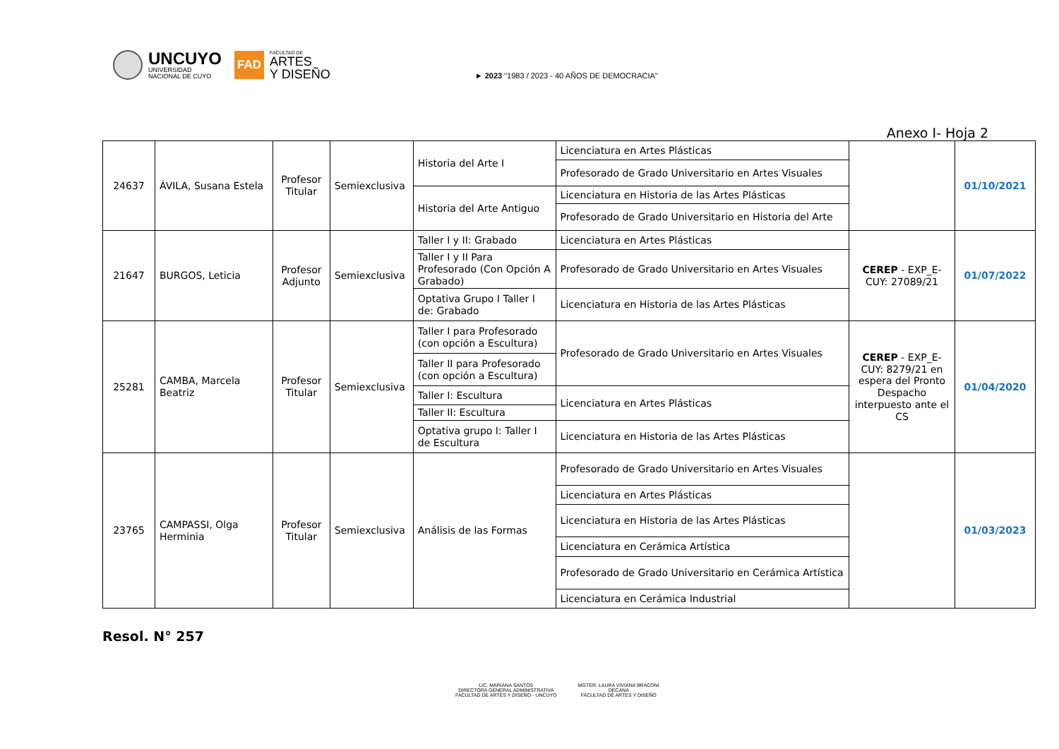UNCUYO
UNIVERSIDAD
NACIONAL DE CUYO
FAD
FACULTAD DE
ARTES
Y DISEÑO
► 2023 "1983 / 2023 - 40 AÑOS DE DEMOCRACIA"
Anexo I- Hoja 2
| 24637 | ÁVILA, Susana Estela | Profesor Titular | Semiexclusiva | Historia del Arte I | Licenciatura en Artes Plásticas | | 01/10/2021 |
| | | | | | Profesorado de Grado Universitario en Artes Visuales | | |
| | | | | Historia del Arte Antiguo | Licenciatura en Historia de las Artes Plásticas | | |
| | | | | | Profesorado de Grado Universitario en Historia del Arte | | |
| 21647 | BURGOS, Leticia | Profesor Adjunto | Semiexclusiva | Taller I y II: Grabado | Licenciatura en Artes Plásticas | CEREP - EXP_E-CUY: 27089/21 | 01/07/2022 |
| | | | | Taller I y II Para Profesorado (Con Opción A Grabado) | Profesorado de Grado Universitario en Artes Visuales | | |
| | | | | Optativa Grupo I Taller I de: Grabado | Licenciatura en Historia de las Artes Plásticas | | |
| 25281 | CAMBA, Marcela Beatriz | Profesor Titular | Semiexclusiva | Taller I para Profesorado (con opción a Escultura) | Profesorado de Grado Universitario en Artes Visuales | CEREP - EXP_E-CUY: 8279/21 en espera del Pronto Despacho interpuesto ante el CS | 01/04/2020 |
| | | | | Taller II para Profesorado (con opción a Escultura) | | | |
| | | | | Taller I: Escultura | Licenciatura en Artes Plásticas | | |
| | | | | Taller II: Escultura | | | |
| | | | | Optativa grupo I: Taller I de Escultura | Licenciatura en Historia de las Artes Plásticas | | |
| 23765 | CAMPASSI, Olga Herminia | Profesor Titular | Semiexclusiva | Análisis de las Formas | Profesorado de Grado Universitario en Artes Visuales | | 01/03/2023 |
| | | | | | Licenciatura en Artes Plásticas | | |
| | | | | | Licenciatura en Historia de las Artes Plásticas | | |
| | | | | | Licenciatura en Cerámica Artística | | |
| | | | | | Profesorado de Grado Universitario en Cerámica Artística | | |
| | | | | | Licenciatura en Cerámica Industrial | | |
Resol. N° 257
LIC. MARIANA SANTOS
DIRECTORA GENERAL ADMINISTRATIVA
FACULTAD DE ARTES Y DISEÑO - UNCUYO
MGTER. LAURA VIVIANA BRACONI
DECANA
FACULTAD DE ARTES Y DISEÑO